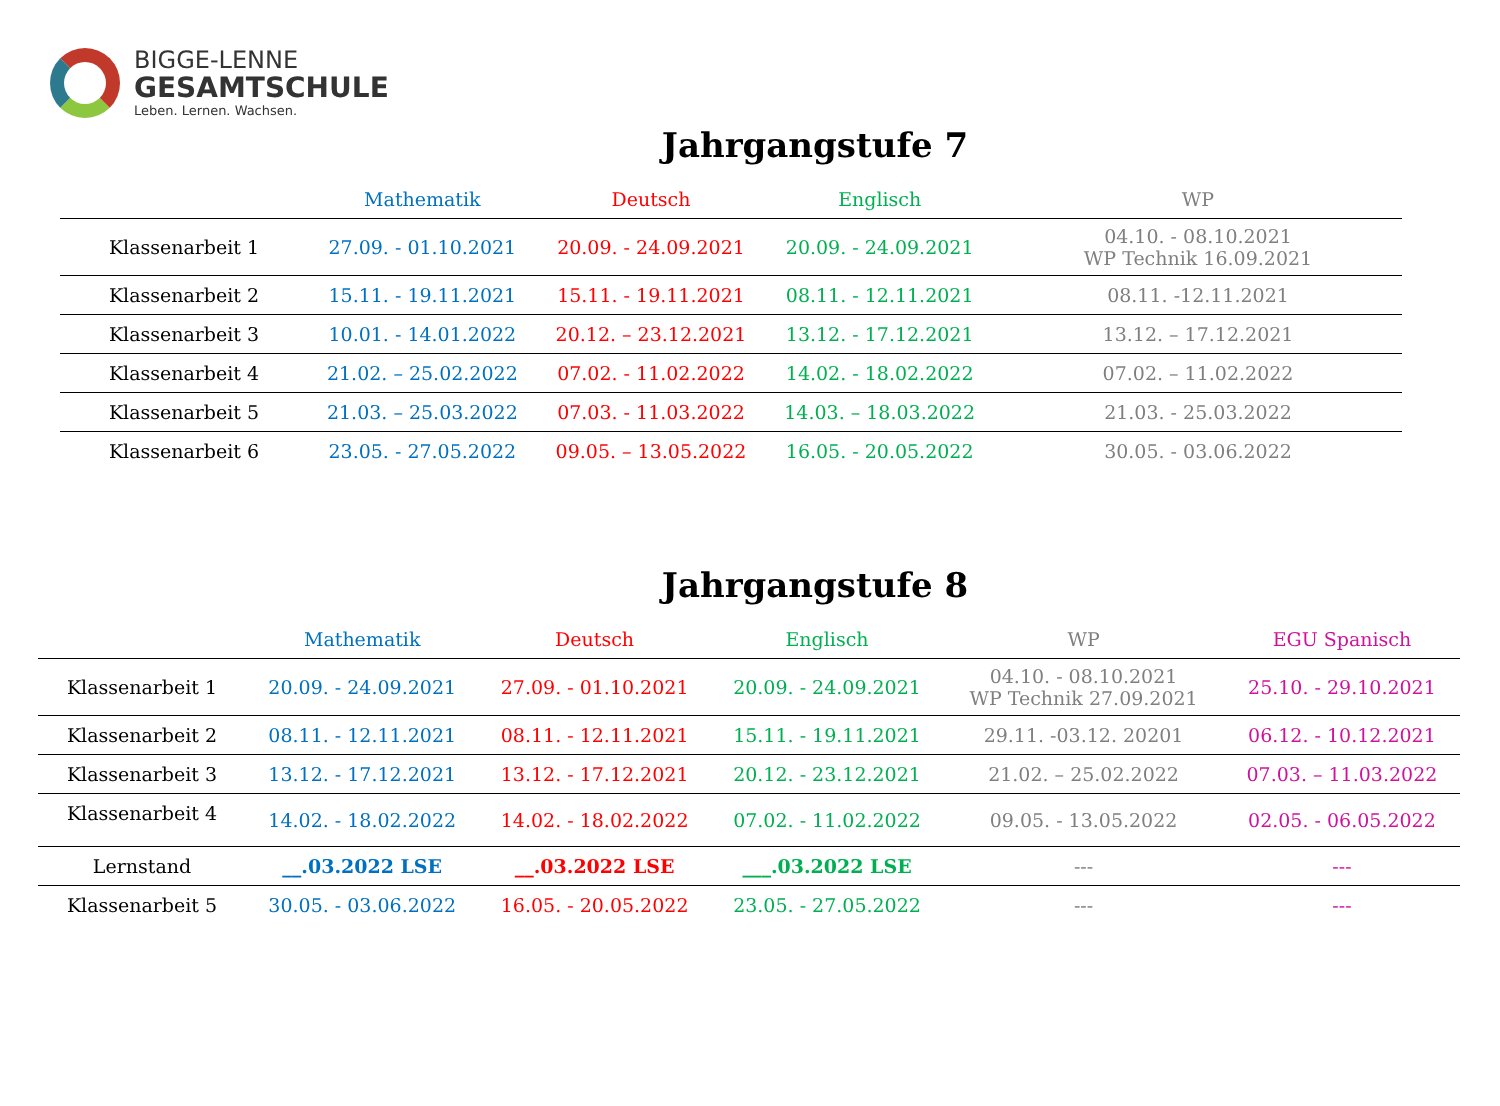BIGGE-LENNE
GESAMTSCHULE
Leben. Lernen. Wachsen.
Jahrgangstufe 7
| | Mathematik | Deutsch | Englisch | WP |
| --- | --- | --- | --- | --- |
| Klassenarbeit 1 | 27.09. - 01.10.2021 | 20.09. - 24.09.2021 | 20.09. - 24.09.2021 | 04.10. - 08.10.2021 WP Technik 16.09.2021 |
| Klassenarbeit 2 | 15.11. - 19.11.2021 | 15.11. - 19.11.2021 | 08.11. - 12.11.2021 | 08.11. -12.11.2021 |
| Klassenarbeit 3 | 10.01. - 14.01.2022 | 20.12. – 23.12.2021 | 13.12. - 17.12.2021 | 13.12. – 17.12.2021 |
| Klassenarbeit 4 | 21.02. – 25.02.2022 | 07.02. - 11.02.2022 | 14.02. - 18.02.2022 | 07.02. – 11.02.2022 |
| Klassenarbeit 5 | 21.03. – 25.03.2022 | 07.03. - 11.03.2022 | 14.03. – 18.03.2022 | 21.03. - 25.03.2022 |
| Klassenarbeit 6 | 23.05. - 27.05.2022 | 09.05. – 13.05.2022 | 16.05. - 20.05.2022 | 30.05. - 03.06.2022 |
Jahrgangstufe 8
| | Mathematik | Deutsch | Englisch | WP | EGU Spanisch |
| --- | --- | --- | --- | --- | --- |
| Klassenarbeit 1 | 20.09. - 24.09.2021 | 27.09. - 01.10.2021 | 20.09. - 24.09.2021 | 04.10. - 08.10.2021 WP Technik 27.09.2021 | 25.10. - 29.10.2021 |
| Klassenarbeit 2 | 08.11. - 12.11.2021 | 08.11. - 12.11.2021 | 15.11. - 19.11.2021 | 29.11. -03.12. 20201 | 06.12. - 10.12.2021 |
| Klassenarbeit 3 | 13.12. - 17.12.2021 | 13.12. - 17.12.2021 | 20.12. - 23.12.2021 | 21.02. – 25.02.2022 | 07.03. – 11.03.2022 |
| Klassenarbeit 4 | 14.02. - 18.02.2022 | 14.02. - 18.02.2022 | 07.02. - 11.02.2022 | 09.05. - 13.05.2022 | 02.05. - 06.05.2022 |
| Lernstand | __.03.2022 LSE | __.03.2022 LSE | ___.03.2022 LSE | --- | --- |
| Klassenarbeit 5 | 30.05. - 03.06.2022 | 16.05. - 20.05.2022 | 23.05. - 27.05.2022 | --- | --- |